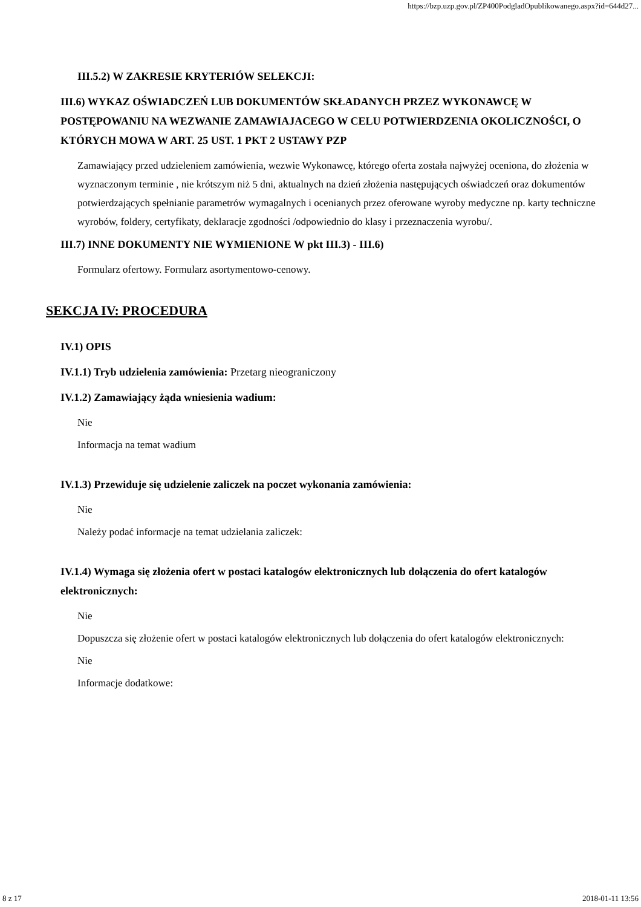https://bzp.uzp.gov.pl/ZP400PodgladOpublikowanego.aspx?id=644d27...
III.5.2) W ZAKRESIE KRYTERIÓW SELEKCJI:
III.6) WYKAZ OŚWIADCZEŃ LUB DOKUMENTÓW SKŁADANYCH PRZEZ WYKONAWCĘ W POSTĘPOWANIU NA WEZWANIE ZAMAWIAJACEGO W CELU POTWIERDZENIA OKOLICZNOŚCI, O KTÓRYCH MOWA W ART. 25 UST. 1 PKT 2 USTAWY PZP
Zamawiający przed udzieleniem zamówienia, wezwie Wykonawcę, którego oferta została najwyżej oceniona, do złożenia w wyznaczonym terminie , nie krótszym niż 5 dni, aktualnych na dzień złożenia następujących oświadczeń oraz dokumentów potwierdzających spełnianie parametrów wymagalnych i ocenianych przez oferowane wyroby medyczne np. karty techniczne wyrobów, foldery, certyfikaty, deklaracje zgodności /odpowiednio do klasy i przeznaczenia wyrobu/.
III.7) INNE DOKUMENTY NIE WYMIENIONE W pkt III.3) - III.6)
Formularz ofertowy. Formularz asortymentowo-cenowy.
SEKCJA IV: PROCEDURA
IV.1) OPIS
IV.1.1) Tryb udzielenia zamówienia: Przetarg nieograniczony
IV.1.2) Zamawiający żąda wniesienia wadium:
Nie
Informacja na temat wadium
IV.1.3) Przewiduje się udzielenie zaliczek na poczet wykonania zamówienia:
Nie
Należy podać informacje na temat udzielania zaliczek:
IV.1.4) Wymaga się złożenia ofert w postaci katalogów elektronicznych lub dołączenia do ofert katalogów elektronicznych:
Nie
Dopuszcza się złożenie ofert w postaci katalogów elektronicznych lub dołączenia do ofert katalogów elektronicznych:
Nie
Informacje dodatkowe:
8 z 17 2018-01-11 13:56